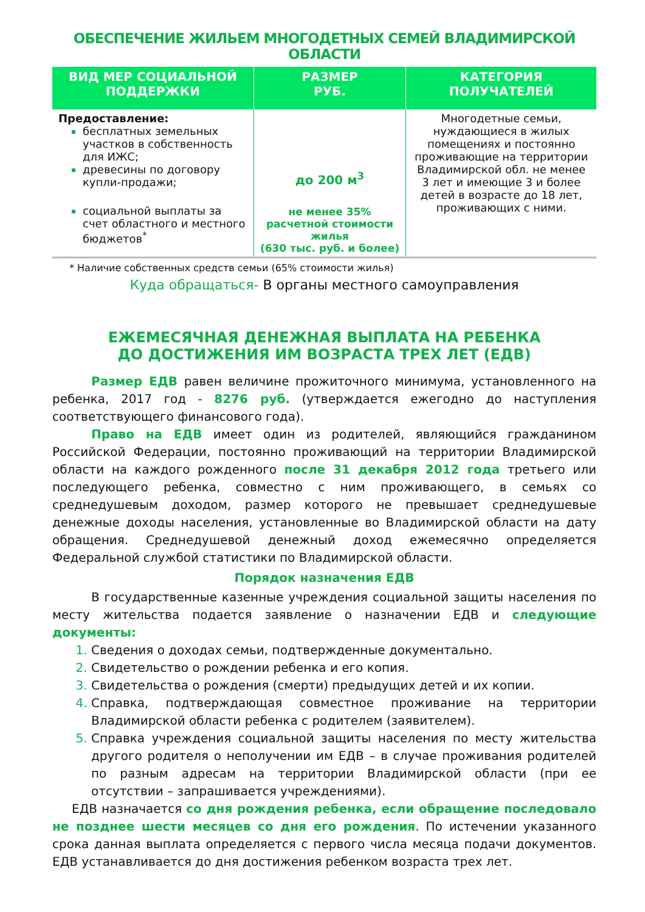ОБЕСПЕЧЕНИЕ ЖИЛЬЕМ МНОГОДЕТНЫХ СЕМЕЙ ВЛАДИМИРСКОЙ ОБЛАСТИ
| ВИД МЕР СОЦИАЛЬНОЙ ПОДДЕРЖКИ | РАЗМЕР РУБ. | КАТЕГОРИЯ ПОЛУЧАТЕЛЕЙ |
| --- | --- | --- |
| Предоставление: бесплатных земельных участков в собственность для ИЖС; древесины по договору купли-продажи; социальной выплаты за счет областного и местного бюджетов<sup>*</sup> | до 200 м<sup>3</sup> не менее 35% расчетной стоимости жилья (630 тыс. руб. и более) | Многодетные семьи, нуждающиеся в жилых помещениях и постоянно проживающие на территории Владимирской обл. не менее 3 лет и имеющие 3 и более детей в возрасте до 18 лет, проживающих с ними. |
* Наличие собственных средств семьи (65% стоимости жилья)
Куда обращаться- В органы местного самоуправления
ЕЖЕМЕСЯЧНАЯ ДЕНЕЖНАЯ ВЫПЛАТА НА РЕБЕНКА
ДО ДОСТИЖЕНИЯ ИМ ВОЗРАСТА ТРЕХ ЛЕТ (ЕДВ)
Размер ЕДВ равен величине прожиточного минимума, установленного на ребенка, 2017 год - 8276 руб. (утверждается ежегодно до наступления соответствующего финансового года).
Право на ЕДВ имеет один из родителей, являющийся гражданином Российской Федерации, постоянно проживающий на территории Владимирской области на каждого рожденного после 31 декабря 2012 года третьего или последующего ребенка, совместно с ним проживающего, в семьях со среднедушевым доходом, размер которого не превышает среднедушевые денежные доходы населения, установленные во Владимирской области на дату обращения. Среднедушевой денежный доход ежемесячно определяется Федеральной службой статистики по Владимирской области.
Порядок назначения ЕДВ
В государственные казенные учреждения социальной защиты населения по месту жительства подается заявление о назначении ЕДВ и следующие документы:
Сведения о доходах семьи, подтвержденные документально.
Свидетельство о рождении ребенка и его копия.
Свидетельства о рождения (смерти) предыдущих детей и их копии.
Справка, подтверждающая совместное проживание на территории Владимирской области ребенка с родителем (заявителем).
Справка учреждения социальной защиты населения по месту жительства другого родителя о неполучении им ЕДВ – в случае проживания родителей по разным адресам на территории Владимирской области (при ее отсутствии – запрашивается учреждениями).
ЕДВ назначается со дня рождения ребенка, если обращение последовало не позднее шести месяцев со дня его рождения. По истечении указанного срока данная выплата определяется с первого числа месяца подачи документов. ЕДВ устанавливается до дня достижения ребенком возраста трех лет.